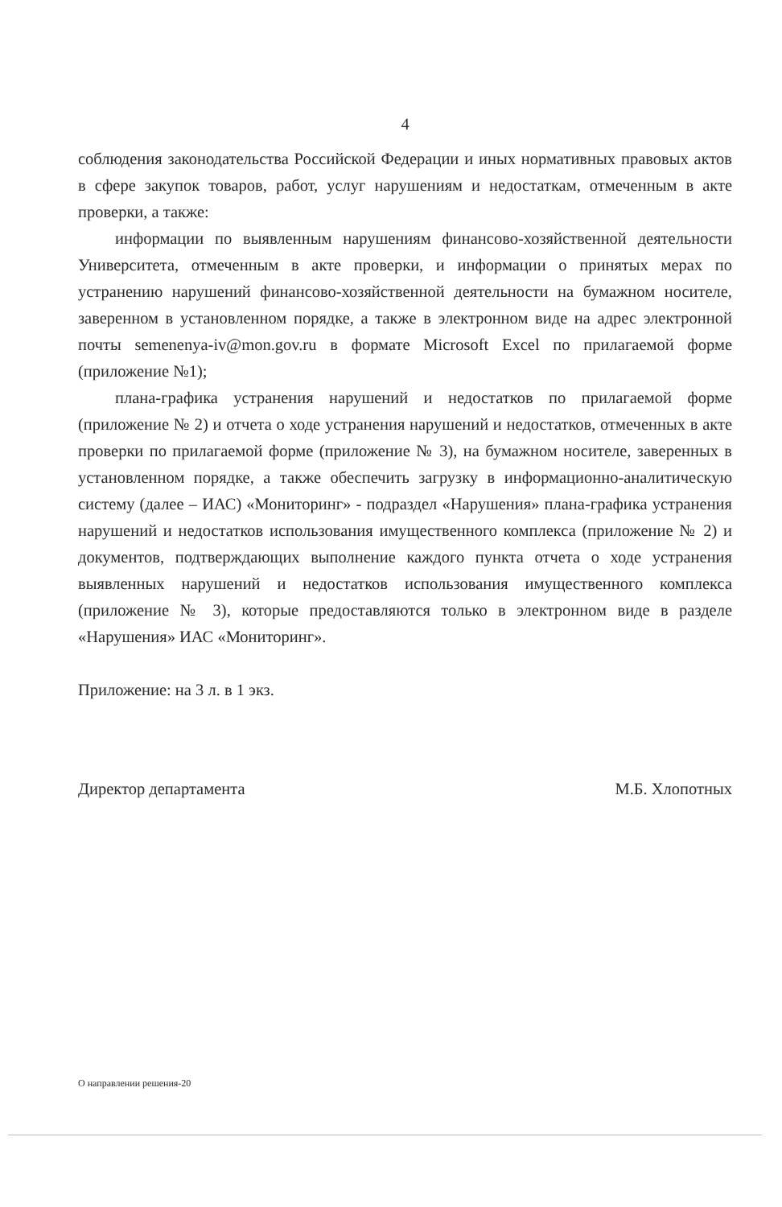4
соблюдения законодательства Российской Федерации и иных нормативных правовых актов в сфере закупок товаров, работ, услуг нарушениям и недостаткам, отмеченным в акте проверки, а также:
информации по выявленным нарушениям финансово-хозяйственной деятельности Университета, отмеченным в акте проверки, и информации о принятых мерах по устранению нарушений финансово-хозяйственной деятельности на бумажном носителе, заверенном в установленном порядке, а также в электронном виде на адрес электронной почты semenenya-iv@mon.gov.ru в формате Microsoft Excel по прилагаемой форме (приложение №1);
плана-графика устранения нарушений и недостатков по прилагаемой форме (приложение № 2) и отчета о ходе устранения нарушений и недостатков, отмеченных в акте проверки по прилагаемой форме (приложение № 3), на бумажном носителе, заверенных в установленном порядке, а также обеспечить загрузку в информационно-аналитическую систему (далее – ИАС) «Мониторинг» - подраздел «Нарушения» плана-графика устранения нарушений и недостатков использования имущественного комплекса (приложение № 2) и документов, подтверждающих выполнение каждого пункта отчета о ходе устранения выявленных нарушений и недостатков использования имущественного комплекса (приложение № 3), которые предоставляются только в электронном виде в разделе «Нарушения» ИАС «Мониторинг».
Приложение: на 3 л. в 1 экз.
Директор департамента М.Б. Хлопотных
О направлении решения-20